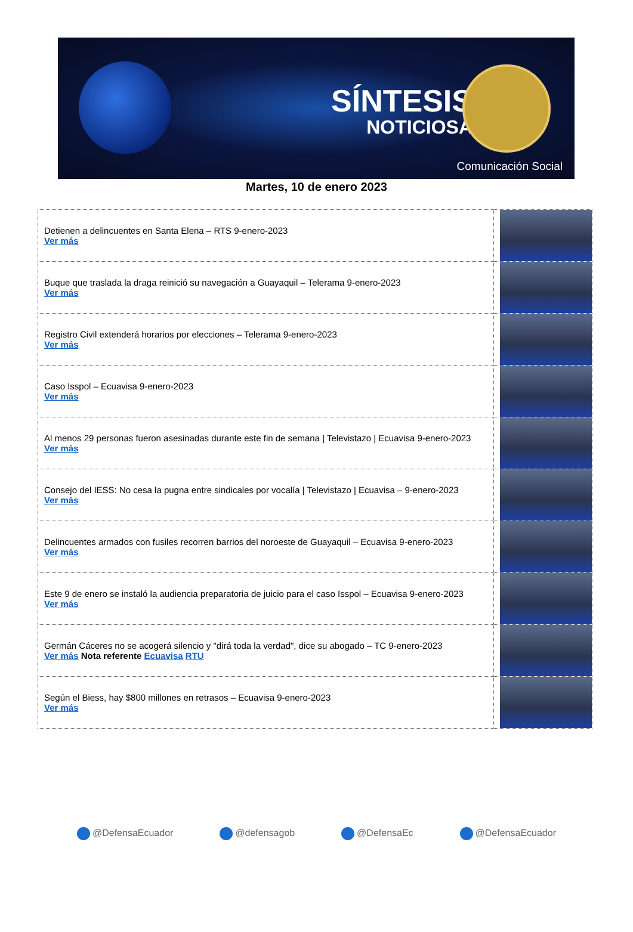SÍNTESIS
NOTICIOSA
Comunicación Social
Martes, 10 de enero 2023
| Detienen a delincuentes en Santa Elena – RTS 9-enero-2023 Ver más | |
| Buque que traslada la draga reinició su navegación a Guayaquil – Telerama 9-enero-2023 Ver más | |
| Registro Civil extenderá horarios por elecciones – Telerama 9-enero-2023 Ver más | |
| Caso Isspol – Ecuavisa 9-enero-2023 Ver más | |
| Al menos 29 personas fueron asesinadas durante este fin de semana / Televistazo / Ecuavisa 9-enero-2023 Ver más | |
| Consejo del IESS: No cesa la pugna entre sindicales por vocalía / Televistazo / Ecuavisa – 9-enero-2023 Ver más | |
| Delincuentes armados con fusiles recorren barrios del noroeste de Guayaquil – Ecuavisa 9-enero-2023 Ver más | |
| Este 9 de enero se instaló la audiencia preparatoria de juicio para el caso Isspol – Ecuavisa 9-enero-2023 Ver más | |
| Germán Cáceres no se acogerá silencio y "dirá toda la verdad", dice su abogado – TC 9-enero-2023 Ver más Nota referente Ecuavisa RTU | |
| Según el Biess, hay $800 millones en retrasos – Ecuavisa 9-enero-2023 Ver más | |
@DefensaEcuador @defensagob @DefensaEc @DefensaEcuador